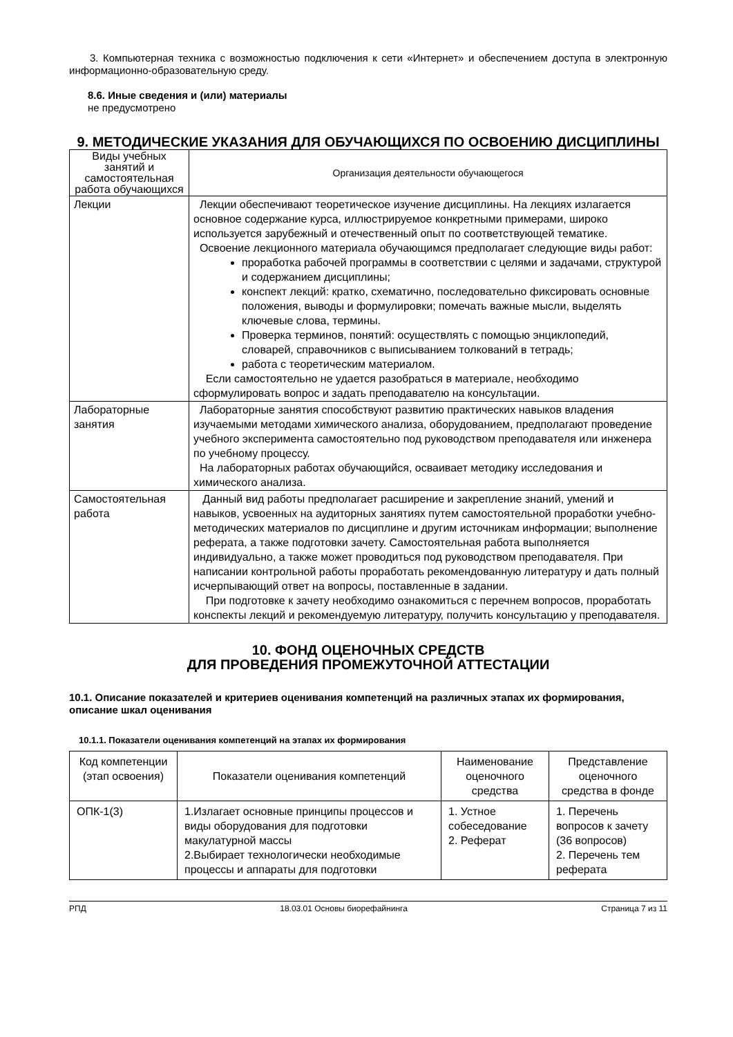3. Компьютерная техника с возможностью подключения к сети «Интернет» и обеспечением доступа в электронную информационно-образовательную среду.
8.6. Иные сведения и (или) материалы
не предусмотрено
9. МЕТОДИЧЕСКИЕ УКАЗАНИЯ ДЛЯ ОБУЧАЮЩИХСЯ ПО ОСВОЕНИЮ ДИСЦИПЛИНЫ
| Виды учебных занятий и самостоятельная работа обучающихся | Организация деятельности обучающегося |
| --- | --- |
| Лекции | Лекции обеспечивают теоретическое изучение дисциплины. На лекциях излагается основное содержание курса, иллюстрируемое конкретными примерами, широко используется зарубежный и отечественный опыт по соответствующей тематике. Освоение лекционного материала обучающимся предполагает следующие виды работ: проработка рабочей программы в соответствии с целями и задачами, структурой и содержанием дисциплины; конспект лекций: кратко, схематично, последовательно фиксировать основные положения, выводы и формулировки; помечать важные мысли, выделять ключевые слова, термины. Проверка терминов, понятий: осуществлять с помощью энциклопедий, словарей, справочников с выписыванием толкований в тетрадь; работа с теоретическим материалом. Если самостоятельно не удается разобраться в материале, необходимо сформулировать вопрос и задать преподавателю на консультации. |
| Лабораторные занятия | Лабораторные занятия способствуют развитию практических навыков владения изучаемыми методами химического анализа, оборудованием, предполагают проведение учебного эксперимента самостоятельно под руководством преподавателя или инженера по учебному процессу. На лабораторных работах обучающийся, осваивает методику исследования и химического анализа. |
| Самостоятельная работа | Данный вид работы предполагает расширение и закрепление знаний, умений и навыков, усвоенных на аудиторных занятиях путем самостоятельной проработки учебно-методических материалов по дисциплине и другим источникам информации; выполнение реферата, а также подготовки зачету. Самостоятельная работа выполняется индивидуально, а также может проводиться под руководством преподавателя. При написании контрольной работы проработать рекомендованную литературу и дать полный исчерпывающий ответ на вопросы, поставленные в задании. При подготовке к зачету необходимо ознакомиться с перечнем вопросов, проработать конспекты лекций и рекомендуемую литературу, получить консультацию у преподавателя. |
10. ФОНД ОЦЕНОЧНЫХ СРЕДСТВ
ДЛЯ ПРОВЕДЕНИЯ ПРОМЕЖУТОЧНОЙ АТТЕСТАЦИИ
10.1. Описание показателей и критериев оценивания компетенций на различных этапах их формирования, описание шкал оценивания
10.1.1. Показатели оценивания компетенций на этапах их формирования
| Код компетенции (этап освоения) | Показатели оценивания компетенций | Наименование оценочного средства | Представление оценочного средства в фонде |
| --- | --- | --- | --- |
| ОПК-1(3) | 1.Излагает основные принципы процессов и виды оборудования для подготовки макулатурной массы 2.Выбирает технологически необходимые процессы и аппараты для подготовки | 1. Устное собеседование 2. Реферат | 1. Перечень вопросов к зачету (36 вопросов) 2. Перечень тем реферата |
РПД 18.03.01 Основы биорефайнинга Страница 7 из 11